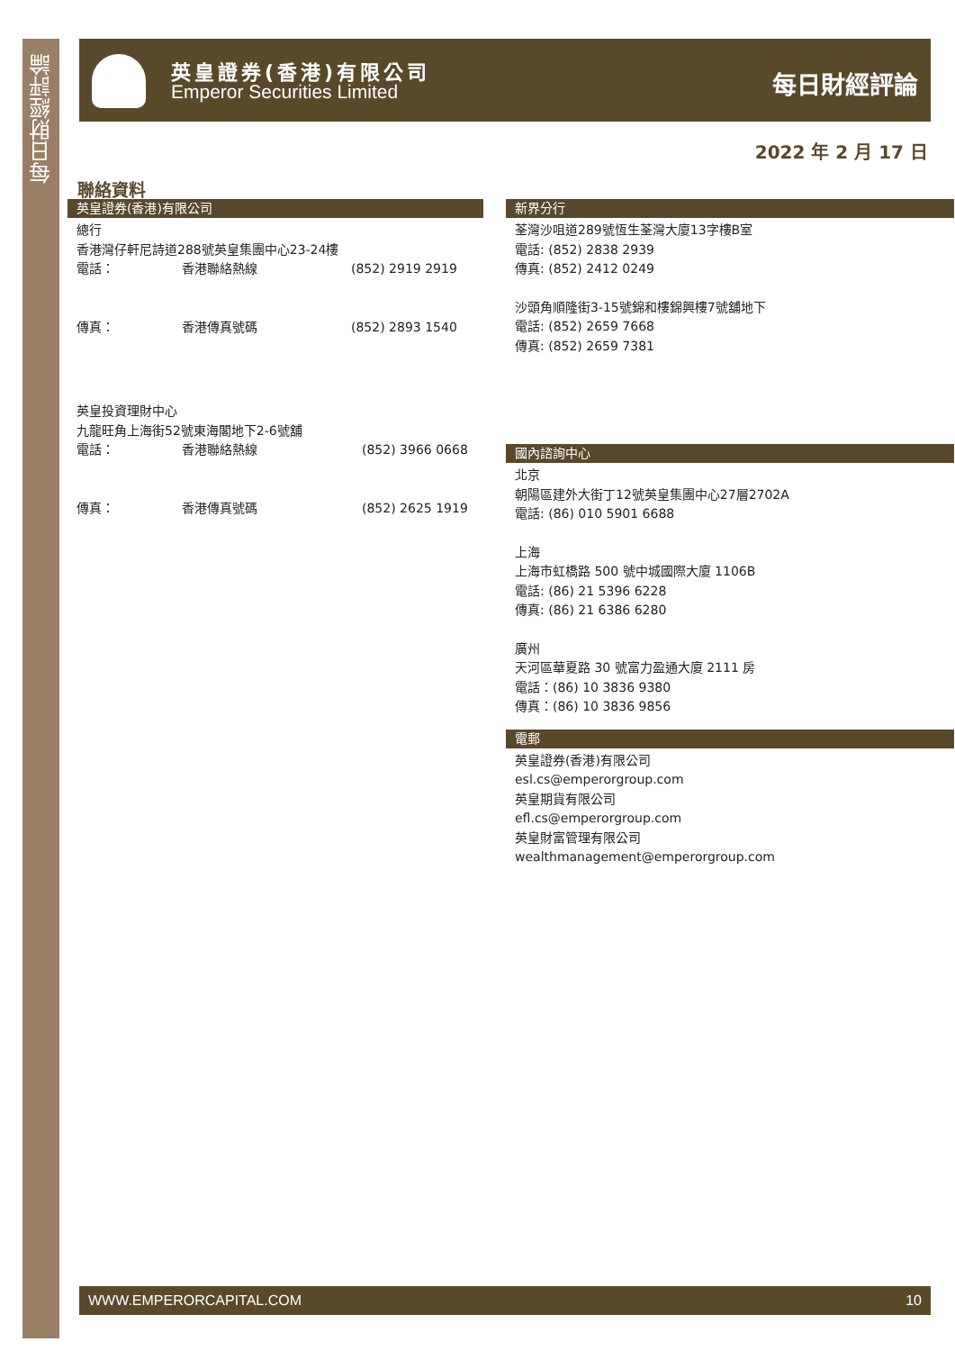每日財經評論
英皇證券(香港)有限公司
Emperor Securities Limited
每日財經評論
2022 年 2 月 17 日
聯絡資料
英皇證券(香港)有限公司
總行
香港灣仔軒尼詩道288號英皇集團中心23-24樓
電話： 香港聯絡熱線 (852) 2919 2919
傳真： 香港傳真號碼 (852) 2893 1540
英皇投資理財中心
九龍旺角上海街52號東海閣地下2-6號舖
電話： 香港聯絡熱線 (852) 3966 0668
傳真： 香港傳真號碼 (852) 2625 1919
新界分行
荃灣沙咀道289號恆生荃灣大廈13字樓B室
電話: (852) 2838 2939
傳真: (852) 2412 0249
沙頭角順隆街3-15號錦和樓錦興樓7號舖地下
電話: (852) 2659 7668
傳真: (852) 2659 7381
國內諮詢中心
北京
朝陽區建外大街丁12號英皇集團中心27層2702A
電話: (86) 010 5901 6688
上海
上海市虹橋路 500 號中城國際大廈 1106B
電話: (86) 21 5396 6228
傳真: (86) 21 6386 6280
廣州
天河區華夏路 30 號富力盈通大廈 2111 房
電話：(86) 10 3836 9380
傳真：(86) 10 3836 9856
電郵
英皇證券(香港)有限公司
esl.cs@emperorgroup.com
英皇期貨有限公司
efl.cs@emperorgroup.com
英皇財富管理有限公司
wealthmanagement@emperorgroup.com
WWW.EMPERORCAPITAL.COM 10